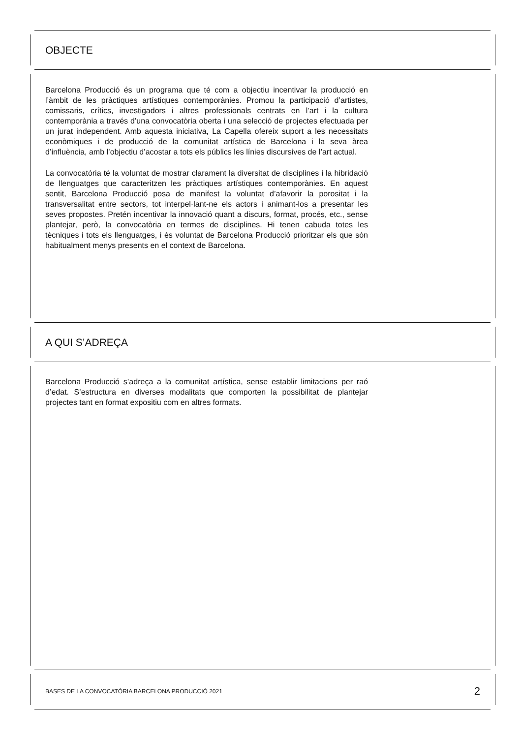OBJECTE
Barcelona Producció és un programa que té com a objectiu incentivar la producció en l’àmbit de les pràctiques artístiques contemporànies. Promou la participació d’artistes, comissaris, crítics, investigadors i altres professionals centrats en l’art i la cultura contemporània a través d’una convocatòria oberta i una selecció de projectes efectuada per un jurat independent. Amb aquesta iniciativa, La Capella ofereix suport a les necessitats econòmiques i de producció de la comunitat artística de Barcelona i la seva àrea d’influència, amb l’objectiu d’acostar a tots els públics les línies discursives de l’art actual.
La convocatòria té la voluntat de mostrar clarament la diversitat de disciplines i la hibridació de llenguatges que caracteritzen les pràctiques artístiques contemporànies. En aquest sentit, Barcelona Producció posa de manifest la voluntat d’afavorir la porositat i la transversalitat entre sectors, tot interpel·lant-ne els actors i animant-los a presentar les seves propostes. Pretén incentivar la innovació quant a discurs, format, procés, etc., sense plantejar, però, la convocatòria en termes de disciplines. Hi tenen cabuda totes les tècniques i tots els llenguatges, i és voluntat de Barcelona Producció prioritzar els que són habitualment menys presents en el context de Barcelona.
A QUI S’ADREÇA
Barcelona Producció s’adreça a la comunitat artística, sense establir limitacions per raó d’edat. S’estructura en diverses modalitats que comporten la possibilitat de plantejar projectes tant en format expositiu com en altres formats.
BASES DE LA CONVOCATÒRIA BARCELONA PRODUCCIÓ 2021 2